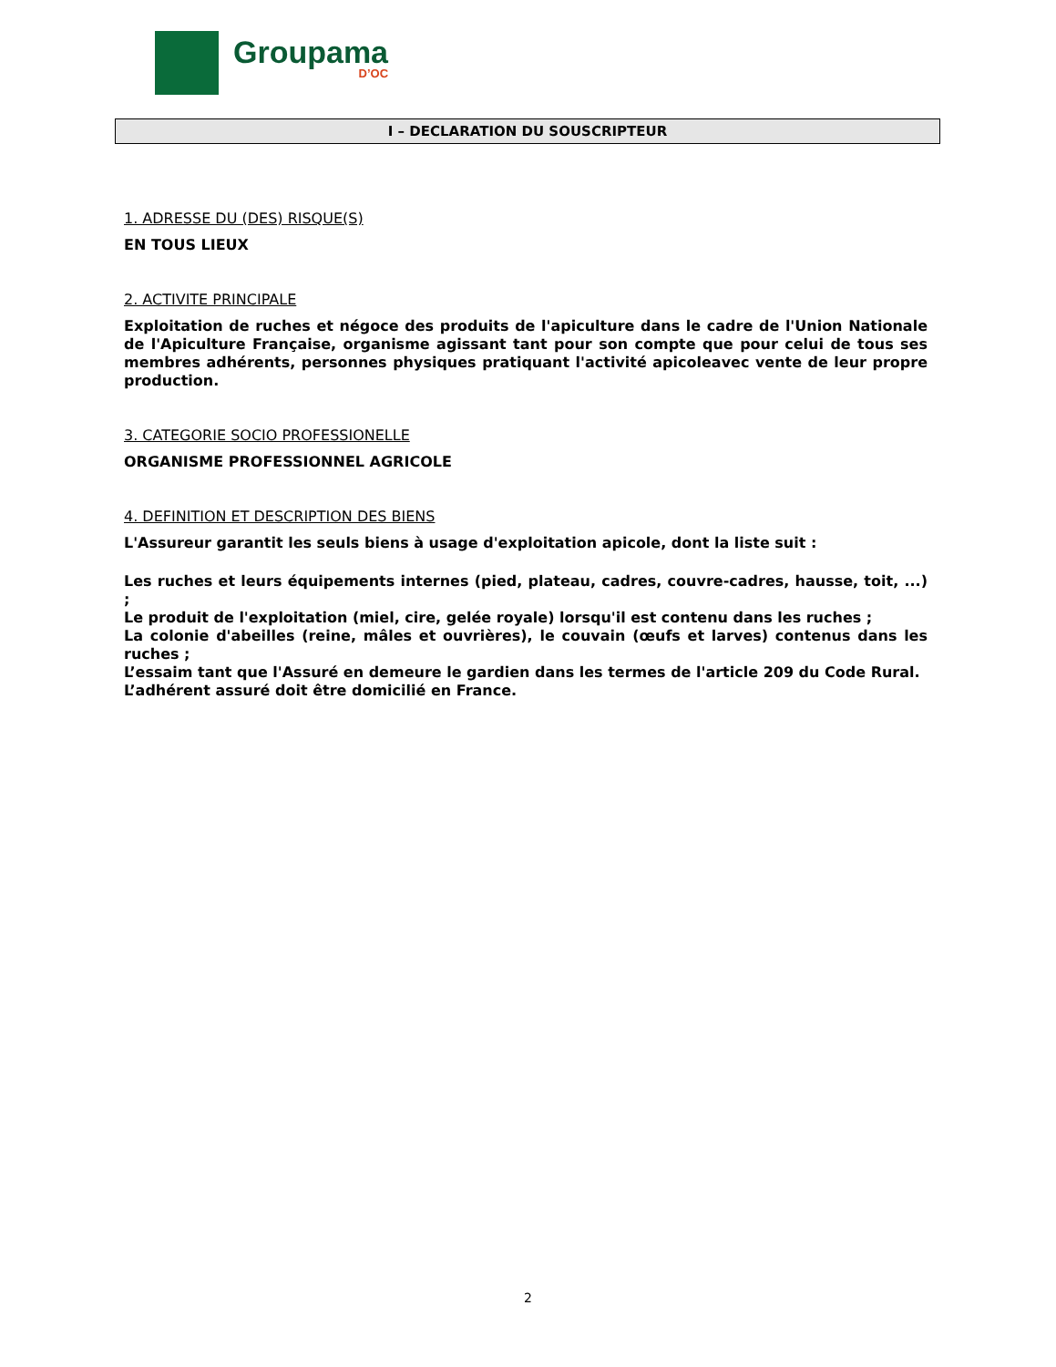Groupama
D’OC
I – DECLARATION DU SOUSCRIPTEUR
1. ADRESSE DU (DES) RISQUE(S)
EN TOUS LIEUX
2. ACTIVITE PRINCIPALE
Exploitation de ruches et négoce des produits de l'apiculture dans le cadre de l'Union Nationale de l'Apiculture Française, organisme agissant tant pour son compte que pour celui de tous ses membres adhérents, personnes physiques pratiquant l'activité apicoleavec vente de leur propre production.
3. CATEGORIE SOCIO PROFESSIONELLE
ORGANISME PROFESSIONNEL AGRICOLE
4. DEFINITION ET DESCRIPTION DES BIENS
L'Assureur garantit les seuls biens à usage d'exploitation apicole, dont la liste suit :
Les ruches et leurs équipements internes (pied, plateau, cadres, couvre-cadres, hausse, toit, ...) ;
Le produit de l'exploitation (miel, cire, gelée royale) lorsqu'il est contenu dans les ruches ;
La colonie d'abeilles (reine, mâles et ouvrières), le couvain (œufs et larves) contenus dans les ruches ;
L’essaim tant que l'Assuré en demeure le gardien dans les termes de l'article 209 du Code Rural.
L’adhérent assuré doit être domicilié en France.
2